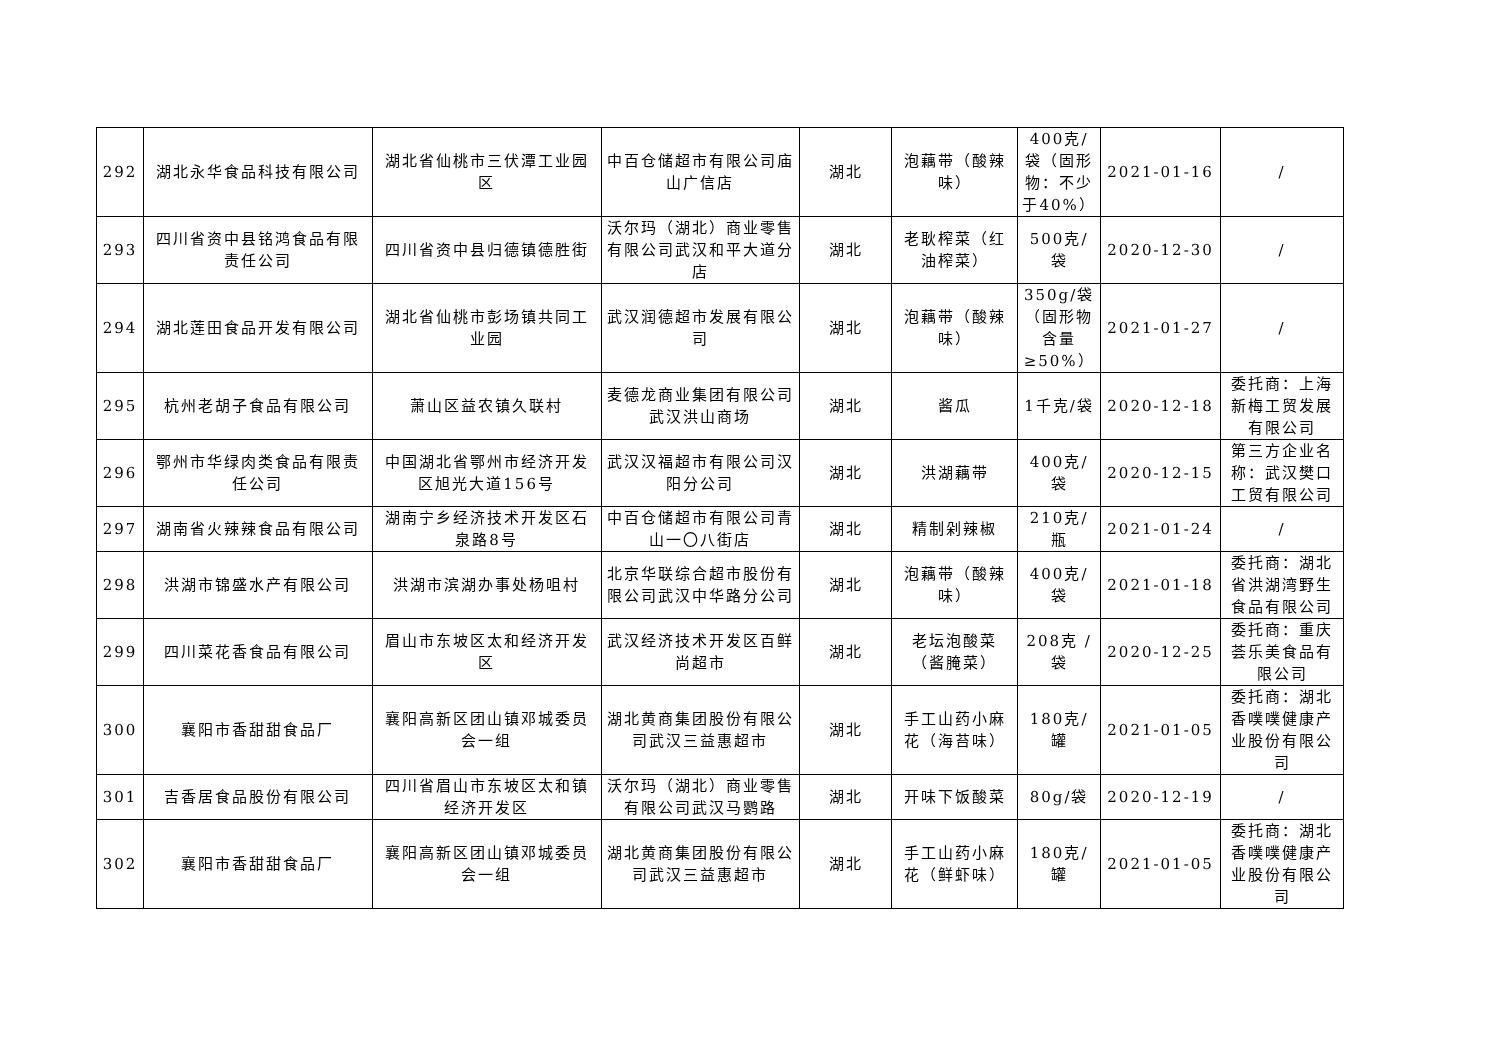| 292 | 湖北永华食品科技有限公司 | 湖北省仙桃市三伏潭工业园区 | 中百仓储超市有限公司庙山广信店 | 湖北 | 泡藕带（酸辣味） | 400克/袋（固形物：不少于40%） | 2021-01-16 | / |
| 293 | 四川省资中县铭鸿食品有限责任公司 | 四川省资中县归德镇德胜街 | 沃尔玛（湖北）商业零售有限公司武汉和平大道分店 | 湖北 | 老耿榨菜（红油榨菜） | 500克/袋 | 2020-12-30 | / |
| 294 | 湖北莲田食品开发有限公司 | 湖北省仙桃市彭场镇共同工业园 | 武汉润德超市发展有限公司 | 湖北 | 泡藕带（酸辣味） | 350g/袋（固形物含量≥50%） | 2021-01-27 | / |
| 295 | 杭州老胡子食品有限公司 | 萧山区益农镇久联村 | 麦德龙商业集团有限公司武汉洪山商场 | 湖北 | 酱瓜 | 1千克/袋 | 2020-12-18 | 委托商：上海新梅工贸发展有限公司 |
| 296 | 鄂州市华绿肉类食品有限责任公司 | 中国湖北省鄂州市经济开发区旭光大道156号 | 武汉汉福超市有限公司汉阳分公司 | 湖北 | 洪湖藕带 | 400克/袋 | 2020-12-15 | 第三方企业名称：武汉樊口工贸有限公司 |
| 297 | 湖南省火辣辣食品有限公司 | 湖南宁乡经济技术开发区石泉路8号 | 中百仓储超市有限公司青山一〇八街店 | 湖北 | 精制剁辣椒 | 210克/瓶 | 2021-01-24 | / |
| 298 | 洪湖市锦盛水产有限公司 | 洪湖市滨湖办事处杨咀村 | 北京华联综合超市股份有限公司武汉中华路分公司 | 湖北 | 泡藕带（酸辣味） | 400克/袋 | 2021-01-18 | 委托商：湖北省洪湖湾野生食品有限公司 |
| 299 | 四川菜花香食品有限公司 | 眉山市东坡区太和经济开发区 | 武汉经济技术开发区百鲜尚超市 | 湖北 | 老坛泡酸菜（酱腌菜） | 208克 /袋 | 2020-12-25 | 委托商：重庆荟乐美食品有限公司 |
| 300 | 襄阳市香甜甜食品厂 | 襄阳高新区团山镇邓城委员会一组 | 湖北黄商集团股份有限公司武汉三益惠超市 | 湖北 | 手工山药小麻花（海苔味） | 180克/罐 | 2021-01-05 | 委托商：湖北香噗噗健康产业股份有限公司 |
| 301 | 吉香居食品股份有限公司 | 四川省眉山市东坡区太和镇经济开发区 | 沃尔玛（湖北）商业零售有限公司武汉马鹦路 | 湖北 | 开味下饭酸菜 | 80g/袋 | 2020-12-19 | / |
| 302 | 襄阳市香甜甜食品厂 | 襄阳高新区团山镇邓城委员会一组 | 湖北黄商集团股份有限公司武汉三益惠超市 | 湖北 | 手工山药小麻花（鲜虾味） | 180克/罐 | 2021-01-05 | 委托商：湖北香噗噗健康产业股份有限公司 |